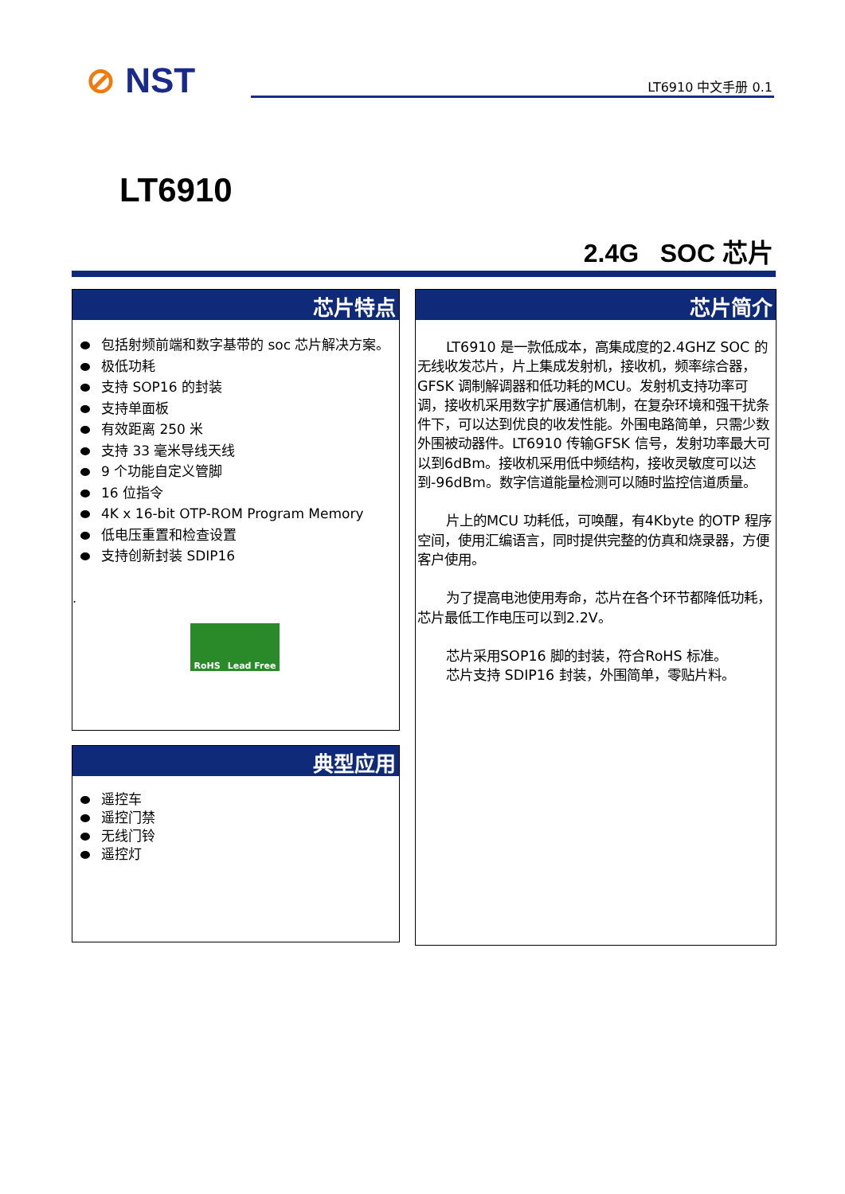⊘ NST LT6910 中文手册 0.1
LT6910
2.4G SOC 芯片
芯片特点
包括射频前端和数字基带的 soc 芯片解决方案。
极低功耗
支持 SOP16 的封装
支持单面板
有效距离 250 米
支持 33 毫米导线天线
9 个功能自定义管脚
16 位指令
4K x 16-bit OTP-ROM Program Memory
低电压重置和检查设置
支持创新封装 SDIP16
.
RoHS Lead Free
典型应用
遥控车
遥控门禁
无线门铃
遥控灯
芯片简介
LT6910 是一款低成本，高集成度的2.4GHZ SOC 的无线收发芯片，片上集成发射机，接收机，频率综合器，GFSK 调制解调器和低功耗的MCU。发射机支持功率可调，接收机采用数字扩展通信机制，在复杂环境和强干扰条件下，可以达到优良的收发性能。外围电路简单，只需少数外围被动器件。LT6910 传输GFSK 信号，发射功率最大可以到6dBm。接收机采用低中频结构，接收灵敏度可以达到-96dBm。数字信道能量检测可以随时监控信道质量。
片上的MCU 功耗低，可唤醒，有4Kbyte 的OTP 程序空间，使用汇编语言，同时提供完整的仿真和烧录器，方便客户使用。
为了提高电池使用寿命，芯片在各个环节都降低功耗，芯片最低工作电压可以到2.2V。
芯片采用SOP16 脚的封装，符合RoHS 标准。
芯片支持 SDIP16 封装，外围简单，零贴片料。